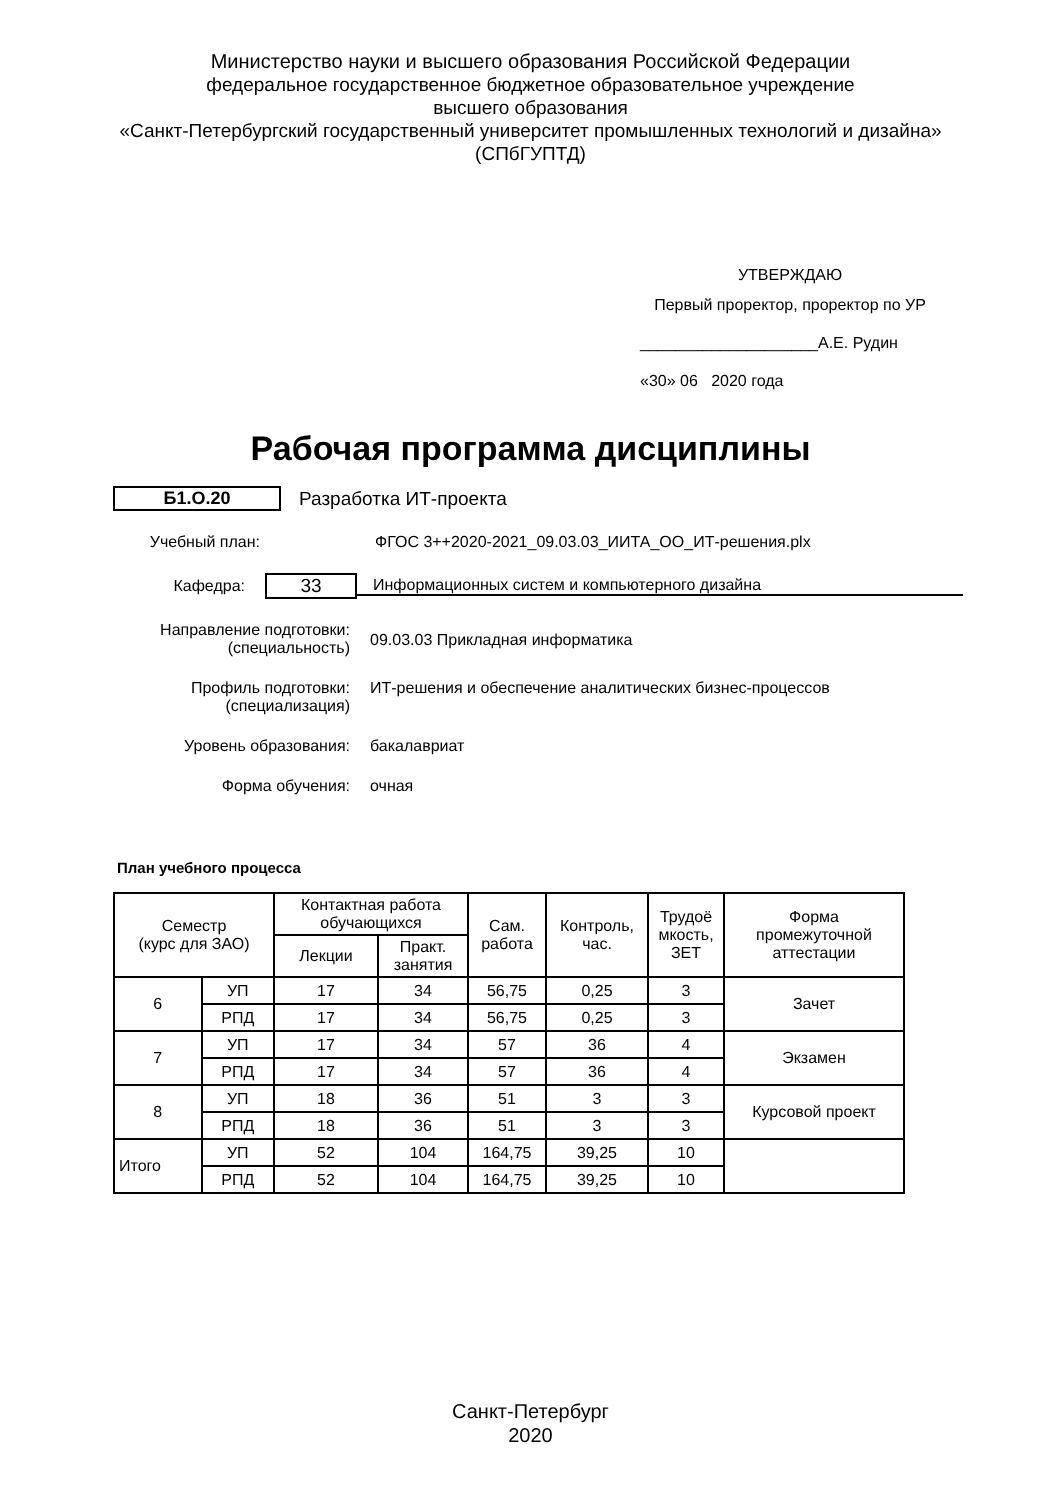Министерство науки и высшего образования Российской Федерации
федеральное государственное бюджетное образовательное учреждение
высшего образования
«Санкт-Петербургский государственный университет промышленных технологий и дизайна»
(СПбГУПТД)
УТВЕРЖДАЮ
Первый проректор, проректор по УР
____________________А.Е. Рудин
«30» 06 2020 года
Рабочая программа дисциплины
Б1.О.20 Разработка ИТ-проекта
Учебный план: ФГОС 3++2020-2021_09.03.03_ИИТА_ОО_ИТ-решения.plx
Кафедра:
33
Информационных систем и компьютерного дизайна
Направление подготовки:
(специальность)
09.03.03 Прикладная информатика
Профиль подготовки:
(специализация)
ИТ-решения и обеспечение аналитических бизнес-процессов
Уровень образования: бакалавриат
Форма обучения: очная
План учебного процесса
| Семестр (курс для ЗАО) | | Контактная работа обучающихся | | Сам. работа | Контроль, час. | Трудоё мкость, ЗЕТ | Форма промежуточной аттестации |
| --- | --- | --- | --- | --- | --- | --- | --- |
| | | Лекции | Практ. занятия | | | | |
| 6 | УП | 17 | 34 | 56,75 | 0,25 | 3 | Зачет |
| | РПД | 17 | 34 | 56,75 | 0,25 | 3 | |
| 7 | УП | 17 | 34 | 57 | 36 | 4 | Экзамен |
| | РПД | 17 | 34 | 57 | 36 | 4 | |
| 8 | УП | 18 | 36 | 51 | 3 | 3 | Курсовой проект |
| | РПД | 18 | 36 | 51 | 3 | 3 | |
| Итого | УП | 52 | 104 | 164,75 | 39,25 | 10 | |
| | РПД | 52 | 104 | 164,75 | 39,25 | 10 | |
Санкт-Петербург
2020